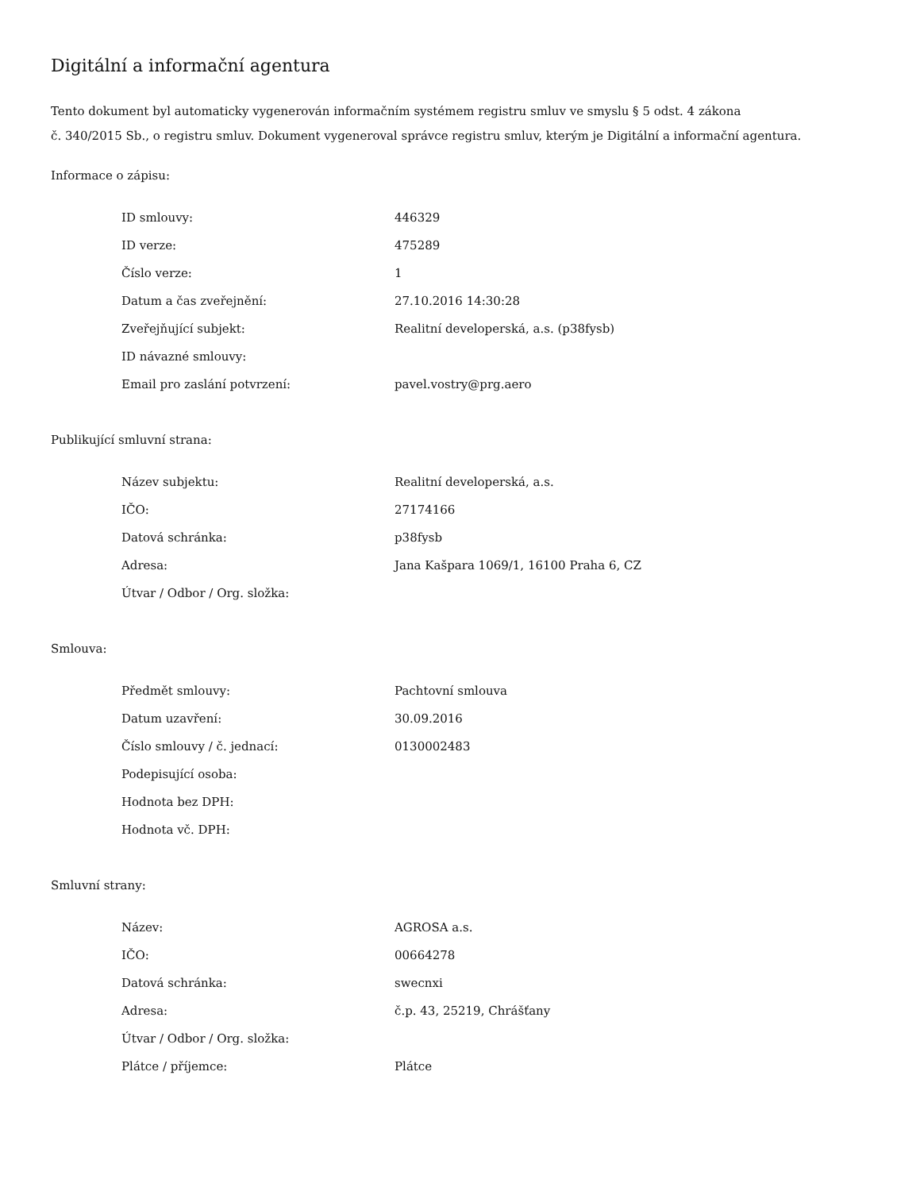Digitální a informační agentura
Tento dokument byl automaticky vygenerován informačním systémem registru smluv ve smyslu § 5 odst. 4 zákona
č. 340/2015 Sb., o registru smluv. Dokument vygeneroval správce registru smluv, kterým je Digitální a informační agentura.
Informace o zápisu:
| ID smlouvy: | 446329 |
| ID verze: | 475289 |
| Číslo verze: | 1 |
| Datum a čas zveřejnění: | 27.10.2016 14:30:28 |
| Zveřejňující subjekt: | Realitní developerská, a.s. (p38fysb) |
| ID návazné smlouvy: | |
| Email pro zaslání potvrzení: | pavel.vostry@prg.aero |
Publikující smluvní strana:
| Název subjektu: | Realitní developerská, a.s. |
| IČO: | 27174166 |
| Datová schránka: | p38fysb |
| Adresa: | Jana Kašpara 1069/1, 16100 Praha 6, CZ |
| Útvar / Odbor / Org. složka: | |
Smlouva:
| Předmět smlouvy: | Pachtovní smlouva |
| Datum uzavření: | 30.09.2016 |
| Číslo smlouvy / č. jednací: | 0130002483 |
| Podepisující osoba: | |
| Hodnota bez DPH: | |
| Hodnota vč. DPH: | |
Smluvní strany:
| Název: | AGROSA a.s. |
| IČO: | 00664278 |
| Datová schránka: | swecnxi |
| Adresa: | č.p. 43, 25219, Chrášťany |
| Útvar / Odbor / Org. složka: | |
| Plátce / příjemce: | Plátce |